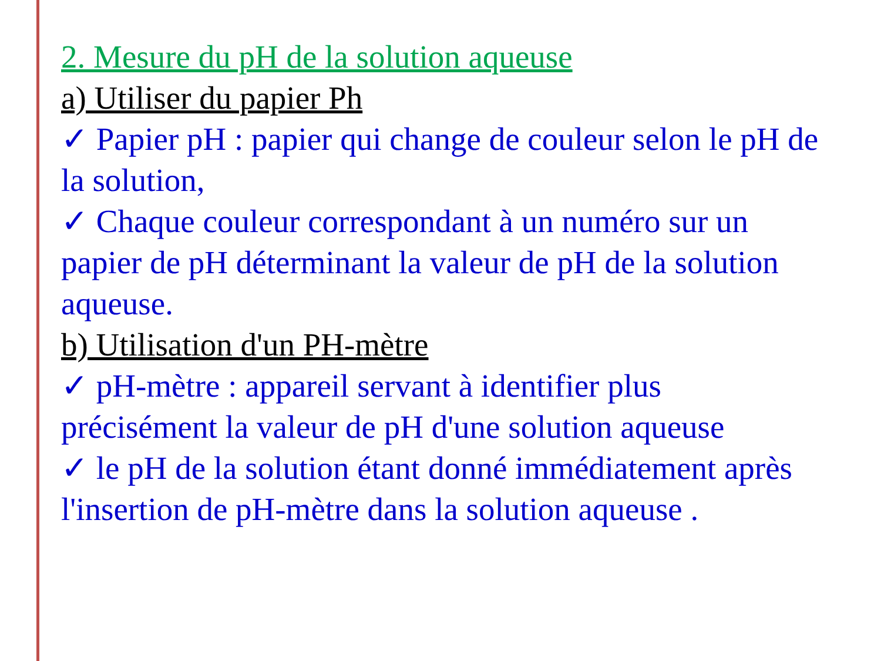2. Mesure du pH de la solution aqueuse
a) Utiliser du papier Ph
✓ Papier pH : papier qui change de couleur selon le pH de la solution,
✓ Chaque couleur correspondant à un numéro sur un papier de pH déterminant la valeur de pH de la solution aqueuse.
b) Utilisation d'un PH-mètre
✓ pH-mètre : appareil servant à identifier plus précisément la valeur de pH d'une solution aqueuse
✓ le pH de la solution étant donné immédiatement après l'insertion de pH-mètre dans la solution aqueuse .